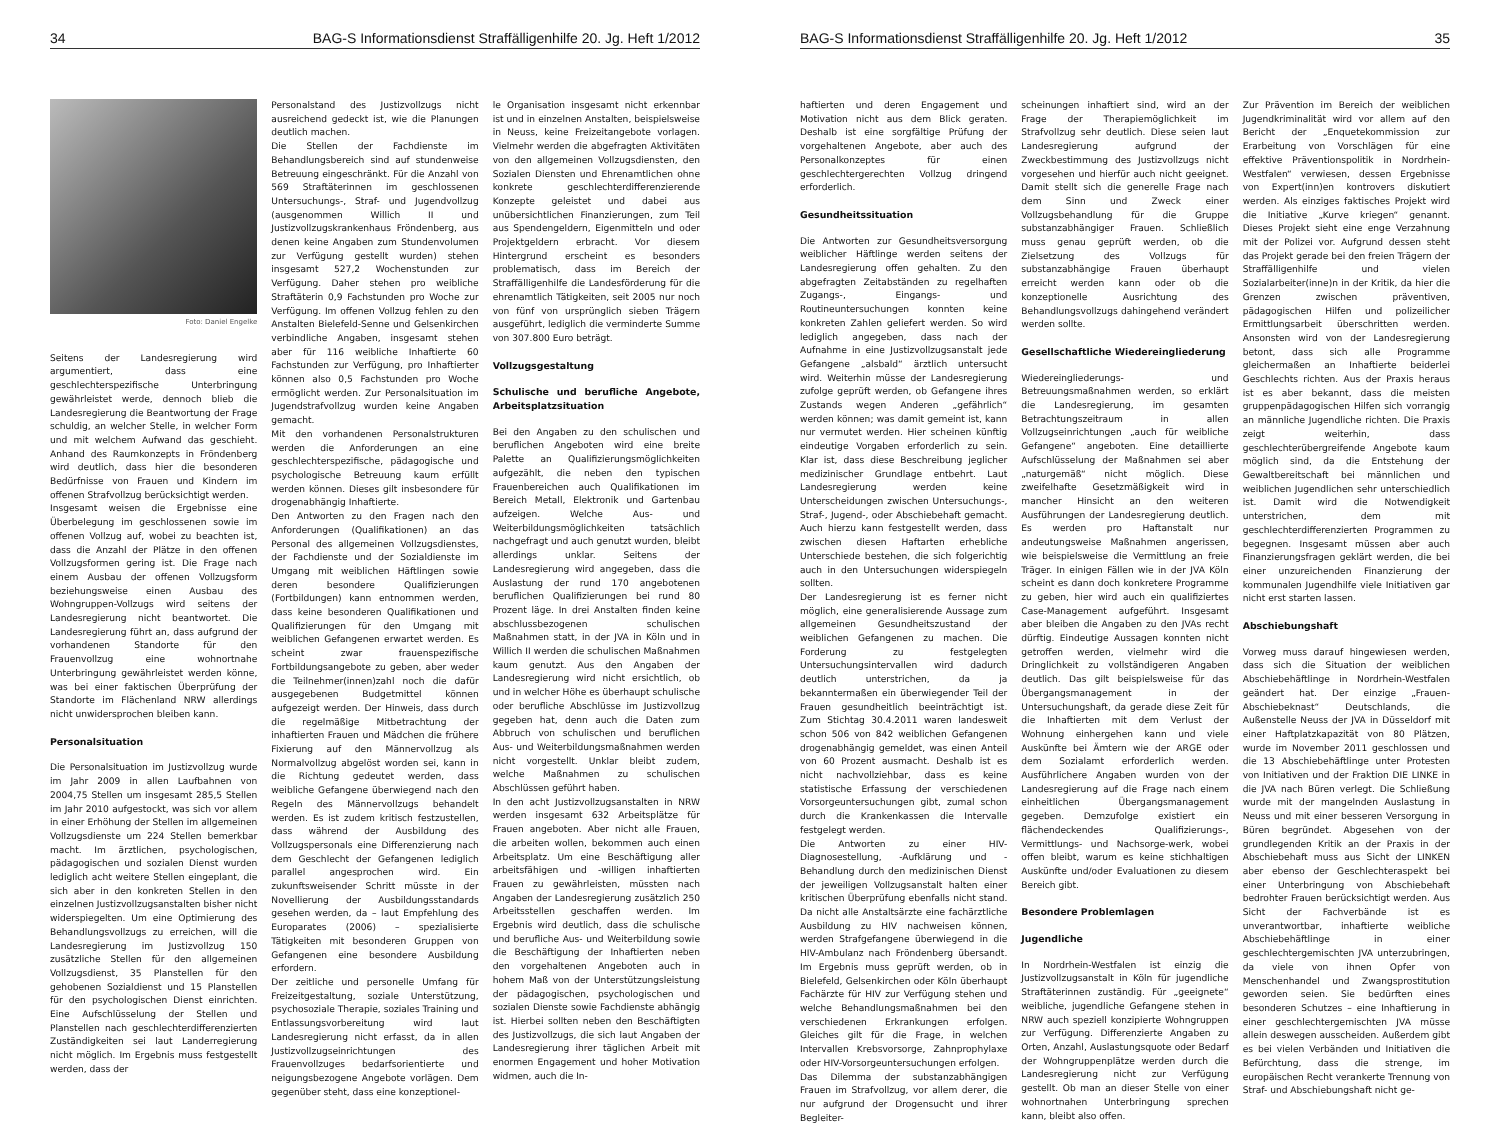34 BAG-S Informationsdienst Straffälligenhilfe 20. Jg. Heft 1/2012
Foto: Daniel Engelke
Seitens der Landesregierung wird argumentiert, dass eine geschlechterspezifische Unterbringung gewährleistet werde, dennoch blieb die Landesregierung die Beantwortung der Frage schuldig, an welcher Stelle, in welcher Form und mit welchem Aufwand das geschieht. Anhand des Raumkonzepts in Fröndenberg wird deutlich, dass hier die besonderen Bedürfnisse von Frauen und Kindern im offenen Strafvollzug berücksichtigt werden.
Insgesamt weisen die Ergebnisse eine Überbelegung im geschlossenen sowie im offenen Vollzug auf, wobei zu beachten ist, dass die Anzahl der Plätze in den offenen Vollzugsformen gering ist. Die Frage nach einem Ausbau der offenen Vollzugsform beziehungsweise einen Ausbau des Wohngruppen-Vollzugs wird seitens der Landesregierung nicht beantwortet. Die Landesregierung führt an, dass aufgrund der vorhandenen Standorte für den Frauenvollzug eine wohnortnahe Unterbringung gewährleistet werden könne, was bei einer faktischen Überprüfung der Standorte im Flächenland NRW allerdings nicht unwidersprochen bleiben kann.
Personalsituation
Die Personalsituation im Justizvollzug wurde im Jahr 2009 in allen Laufbahnen von 2004,75 Stellen um insgesamt 285,5 Stellen im Jahr 2010 aufgestockt, was sich vor allem in einer Erhöhung der Stellen im allgemeinen Vollzugsdienste um 224 Stellen bemerkbar macht. Im ärztlichen, psychologischen, pädagogischen und sozialen Dienst wurden lediglich acht weitere Stellen eingeplant, die sich aber in den konkreten Stellen in den einzelnen Justizvollzugsanstalten bisher nicht widerspiegelten. Um eine Optimierung des Behandlungsvollzugs zu erreichen, will die Landesregierung im Justizvollzug 150 zusätzliche Stellen für den allgemeinen Vollzugsdienst, 35 Planstellen für den gehobenen Sozialdienst und 15 Planstellen für den psychologischen Dienst einrichten. Eine Aufschlüsselung der Stellen und Planstellen nach geschlechterdifferenzierten Zuständigkeiten sei laut Landerregierung nicht möglich. Im Ergebnis muss festgestellt werden, dass der
Personalstand des Justizvollzugs nicht ausreichend gedeckt ist, wie die Planungen deutlich machen.
Die Stellen der Fachdienste im Behandlungsbereich sind auf stundenweise Betreuung eingeschränkt. Für die Anzahl von 569 Straftäterinnen im geschlossenen Untersuchungs-, Straf- und Jugendvollzug (ausgenommen Willich II und Justizvollzugskrankenhaus Fröndenberg, aus denen keine Angaben zum Stundenvolumen zur Verfügung gestellt wurden) stehen insgesamt 527,2 Wochenstunden zur Verfügung. Daher stehen pro weibliche Straftäterin 0,9 Fachstunden pro Woche zur Verfügung. Im offenen Vollzug fehlen zu den Anstalten Bielefeld-Senne und Gelsenkirchen verbindliche Angaben, insgesamt stehen aber für 116 weibliche Inhaftierte 60 Fachstunden zur Verfügung, pro Inhaftierter können also 0,5 Fachstunden pro Woche ermöglicht werden. Zur Personalsituation im Jugendstrafvollzug wurden keine Angaben gemacht.
Mit den vorhandenen Personalstrukturen werden die Anforderungen an eine geschlechterspezifische, pädagogische und psychologische Betreuung kaum erfüllt werden können. Dieses gilt insbesondere für drogenabhängig Inhaftierte.
Den Antworten zu den Fragen nach den Anforderungen (Qualifikationen) an das Personal des allgemeinen Vollzugsdienstes, der Fachdienste und der Sozialdienste im Umgang mit weiblichen Häftlingen sowie deren besondere Qualifizierungen (Fortbildungen) kann entnommen werden, dass keine besonderen Qualifikationen und Qualifizierungen für den Umgang mit weiblichen Gefangenen erwartet werden. Es scheint zwar frauenspezifische Fortbildungsangebote zu geben, aber weder die Teilnehmer(innen)zahl noch die dafür ausgegebenen Budgetmittel können aufgezeigt werden. Der Hinweis, dass durch die regelmäßige Mitbetrachtung der inhaftierten Frauen und Mädchen die frühere Fixierung auf den Männervollzug als Normalvollzug abgelöst worden sei, kann in die Richtung gedeutet werden, dass weibliche Gefangene überwiegend nach den Regeln des Männervollzugs behandelt werden. Es ist zudem kritisch festzustellen, dass während der Ausbildung des Vollzugspersonals eine Differenzierung nach dem Geschlecht der Gefangenen lediglich parallel angesprochen wird. Ein zukunftsweisender Schritt müsste in der Novellierung der Ausbildungsstandards gesehen werden, da – laut Empfehlung des Europarates (2006) – spezialisierte Tätigkeiten mit besonderen Gruppen von Gefangenen eine besondere Ausbildung erfordern.
Der zeitliche und personelle Umfang für Freizeitgestaltung, soziale Unterstützung, psychosoziale Therapie, soziales Training und Entlassungsvorbereitung wird laut Landesregierung nicht erfasst, da in allen Justizvollzugseinrichtungen des Frauenvollzuges bedarfsorientierte und neigungsbezogene Angebote vorlägen. Dem gegenüber steht, dass eine konzeptionel-
le Organisation insgesamt nicht erkennbar ist und in einzelnen Anstalten, beispielsweise in Neuss, keine Freizeitangebote vorlagen. Vielmehr werden die abgefragten Aktivitäten von den allgemeinen Vollzugsdiensten, den Sozialen Diensten und Ehrenamtlichen ohne konkrete geschlechterdifferenzierende Konzepte geleistet und dabei aus unübersichtlichen Finanzierungen, zum Teil aus Spendengeldern, Eigenmitteln und oder Projektgeldern erbracht. Vor diesem Hintergrund erscheint es besonders problematisch, dass im Bereich der Straffälligenhilfe die Landesförderung für die ehrenamtlich Tätigkeiten, seit 2005 nur noch von fünf von ursprünglich sieben Trägern ausgeführt, lediglich die verminderte Summe von 307.800 Euro beträgt.
Vollzugsgestaltung
Schulische und berufliche Angebote, Arbeitsplatzsituation
Bei den Angaben zu den schulischen und beruflichen Angeboten wird eine breite Palette an Qualifizierungsmöglichkeiten aufgezählt, die neben den typischen Frauenbereichen auch Qualifikationen im Bereich Metall, Elektronik und Gartenbau aufzeigen. Welche Aus- und Weiterbildungsmöglichkeiten tatsächlich nachgefragt und auch genutzt wurden, bleibt allerdings unklar. Seitens der Landesregierung wird angegeben, dass die Auslastung der rund 170 angebotenen beruflichen Qualifizierungen bei rund 80 Prozent läge. In drei Anstalten finden keine abschlussbezogenen schulischen Maßnahmen statt, in der JVA in Köln und in Willich II werden die schulischen Maßnahmen kaum genutzt. Aus den Angaben der Landesregierung wird nicht ersichtlich, ob und in welcher Höhe es überhaupt schulische oder berufliche Abschlüsse im Justizvollzug gegeben hat, denn auch die Daten zum Abbruch von schulischen und beruflichen Aus- und Weiterbildungsmaßnahmen werden nicht vorgestellt. Unklar bleibt zudem, welche Maßnahmen zu schulischen Abschlüssen geführt haben.
In den acht Justizvollzugsanstalten in NRW werden insgesamt 632 Arbeitsplätze für Frauen angeboten. Aber nicht alle Frauen, die arbeiten wollen, bekommen auch einen Arbeitsplatz. Um eine Beschäftigung aller arbeitsfähigen und -willigen inhaftierten Frauen zu gewährleisten, müssten nach Angaben der Landesregierung zusätzlich 250 Arbeitsstellen geschaffen werden. Im Ergebnis wird deutlich, dass die schulische und berufliche Aus- und Weiterbildung sowie die Beschäftigung der Inhaftierten neben den vorgehaltenen Angeboten auch in hohem Maß von der Unterstützungsleistung der pädagogischen, psychologischen und sozialen Dienste sowie Fachdienste abhängig ist. Hierbei sollten neben den Beschäftigten des Justizvollzugs, die sich laut Angaben der Landesregierung ihrer täglichen Arbeit mit enormen Engagement und hoher Motivation widmen, auch die In-
BAG-S Informationsdienst Straffälligenhilfe 20. Jg. Heft 1/2012 35
haftierten und deren Engagement und Motivation nicht aus dem Blick geraten. Deshalb ist eine sorgfältige Prüfung der vorgehaltenen Angebote, aber auch des Personalkonzeptes für einen geschlechtergerechten Vollzug dringend erforderlich.
Gesundheitssituation
Die Antworten zur Gesundheitsversorgung weiblicher Häftlinge werden seitens der Landesregierung offen gehalten. Zu den abgefragten Zeitabständen zu regelhaften Zugangs-, Eingangs- und Routineuntersuchungen konnten keine konkreten Zahlen geliefert werden. So wird lediglich angegeben, dass nach der Aufnahme in eine Justizvollzugsanstalt jede Gefangene „alsbald“ ärztlich untersucht wird. Weiterhin müsse der Landesregierung zufolge geprüft werden, ob Gefangene ihres Zustands wegen Anderen „gefährlich“ werden können; was damit gemeint ist, kann nur vermutet werden. Hier scheinen künftig eindeutige Vorgaben erforderlich zu sein. Klar ist, dass diese Beschreibung jeglicher medizinischer Grundlage entbehrt. Laut Landesregierung werden keine Unterscheidungen zwischen Untersuchungs-, Straf-, Jugend-, oder Abschiebehaft gemacht. Auch hierzu kann festgestellt werden, dass zwischen diesen Haftarten erhebliche Unterschiede bestehen, die sich folgerichtig auch in den Untersuchungen widerspiegeln sollten.
Der Landesregierung ist es ferner nicht möglich, eine generalisierende Aussage zum allgemeinen Gesundheitszustand der weiblichen Gefangenen zu machen. Die Forderung zu festgelegten Untersuchungsintervallen wird dadurch deutlich unterstrichen, da ja bekanntermaßen ein überwiegender Teil der Frauen gesundheitlich beeinträchtigt ist. Zum Stichtag 30.4.2011 waren landesweit schon 506 von 842 weiblichen Gefangenen drogenabhängig gemeldet, was einen Anteil von 60 Prozent ausmacht. Deshalb ist es nicht nachvollziehbar, dass es keine statistische Erfassung der verschiedenen Vorsorgeuntersuchungen gibt, zumal schon durch die Krankenkassen die Intervalle festgelegt werden.
Die Antworten zu einer HIV-Diagnosestellung, -Aufklärung und -Behandlung durch den medizinischen Dienst der jeweiligen Vollzugsanstalt halten einer kritischen Überprüfung ebenfalls nicht stand. Da nicht alle Anstaltsärzte eine fachärztliche Ausbildung zu HIV nachweisen können, werden Strafgefangene überwiegend in die HIV-Ambulanz nach Fröndenberg übersandt. Im Ergebnis muss geprüft werden, ob in Bielefeld, Gelsenkirchen oder Köln überhaupt Fachärzte für HIV zur Verfügung stehen und welche Behandlungsmaßnahmen bei den verschiedenen Erkrankungen erfolgen. Gleiches gilt für die Frage, in welchen Intervallen Krebsvorsorge, Zahnprophylaxe oder HIV-Vorsorgeuntersuchungen erfolgen.
Das Dilemma der substanzabhängigen Frauen im Strafvollzug, vor allem derer, die nur aufgrund der Drogensucht und ihrer Begleiter-
scheinungen inhaftiert sind, wird an der Frage der Therapiemöglichkeit im Strafvollzug sehr deutlich. Diese seien laut Landesregierung aufgrund der Zweckbestimmung des Justizvollzugs nicht vorgesehen und hierfür auch nicht geeignet. Damit stellt sich die generelle Frage nach dem Sinn und Zweck einer Vollzugsbehandlung für die Gruppe substanzabhängiger Frauen. Schließlich muss genau geprüft werden, ob die Zielsetzung des Vollzugs für substanzabhängige Frauen überhaupt erreicht werden kann oder ob die konzeptionelle Ausrichtung des Behandlungsvollzugs dahingehend verändert werden sollte.
Gesellschaftliche Wiedereingliederung
Wiedereingliederungs- und Betreuungsmaßnahmen werden, so erklärt die Landesregierung, im gesamten Betrachtungszeitraum in allen Vollzugseinrichtungen „auch für weibliche Gefangene“ angeboten. Eine detaillierte Aufschlüsselung der Maßnahmen sei aber „naturgemäß“ nicht möglich. Diese zweifelhafte Gesetzmäßigkeit wird in mancher Hinsicht an den weiteren Ausführungen der Landesregierung deutlich. Es werden pro Haftanstalt nur andeutungsweise Maßnahmen angerissen, wie beispielsweise die Vermittlung an freie Träger. In einigen Fällen wie in der JVA Köln scheint es dann doch konkretere Programme zu geben, hier wird auch ein qualifiziertes Case-Management aufgeführt. Insgesamt aber bleiben die Angaben zu den JVAs recht dürftig. Eindeutige Aussagen konnten nicht getroffen werden, vielmehr wird die Dringlichkeit zu vollständigeren Angaben deutlich. Das gilt beispielsweise für das Übergangsmanagement in der Untersuchungshaft, da gerade diese Zeit für die Inhaftierten mit dem Verlust der Wohnung einhergehen kann und viele Auskünfte bei Ämtern wie der ARGE oder dem Sozialamt erforderlich werden. Ausführlichere Angaben wurden von der Landesregierung auf die Frage nach einem einheitlichen Übergangsmanagement gegeben. Demzufolge existiert ein flächendeckendes Qualifizierungs-, Vermittlungs- und Nachsorge-werk, wobei offen bleibt, warum es keine stichhaltigen Auskünfte und/oder Evaluationen zu diesem Bereich gibt.
Besondere Problemlagen
Jugendliche
In Nordrhein-Westfalen ist einzig die Justizvollzugsanstalt in Köln für jugendliche Straftäterinnen zuständig. Für „geeignete“ weibliche, jugendliche Gefangene stehen in NRW auch speziell konzipierte Wohngruppen zur Verfügung. Differenzierte Angaben zu Orten, Anzahl, Auslastungsquote oder Bedarf der Wohngruppenplätze werden durch die Landesregierung nicht zur Verfügung gestellt. Ob man an dieser Stelle von einer wohnortnahen Unterbringung sprechen kann, bleibt also offen.
Zur Prävention im Bereich der weiblichen Jugendkriminalität wird vor allem auf den Bericht der „Enquetekommission zur Erarbeitung von Vorschlägen für eine effektive Präventionspolitik in Nordrhein-Westfalen“ verwiesen, dessen Ergebnisse von Expert(inn)en kontrovers diskutiert werden. Als einziges faktisches Projekt wird die Initiative „Kurve kriegen“ genannt. Dieses Projekt sieht eine enge Verzahnung mit der Polizei vor. Aufgrund dessen steht das Projekt gerade bei den freien Trägern der Straffälligenhilfe und vielen Sozialarbeiter(inne)n in der Kritik, da hier die Grenzen zwischen präventiven, pädagogischen Hilfen und polizeilicher Ermittlungsarbeit überschritten werden. Ansonsten wird von der Landesregierung betont, dass sich alle Programme gleichermaßen an Inhaftierte beiderlei Geschlechts richten. Aus der Praxis heraus ist es aber bekannt, dass die meisten gruppenpädagogischen Hilfen sich vorrangig an männliche Jugendliche richten. Die Praxis zeigt weiterhin, dass geschlechterübergreifende Angebote kaum möglich sind, da die Entstehung der Gewaltbereitschaft bei männlichen und weiblichen Jugendlichen sehr unterschiedlich ist. Damit wird die Notwendigkeit unterstrichen, dem mit geschlechterdifferenzierten Programmen zu begegnen. Insgesamt müssen aber auch Finanzierungsfragen geklärt werden, die bei einer unzureichenden Finanzierung der kommunalen Jugendhilfe viele Initiativen gar nicht erst starten lassen.
Abschiebungshaft
Vorweg muss darauf hingewiesen werden, dass sich die Situation der weiblichen Abschiebehäftlinge in Nordrhein-Westfalen geändert hat. Der einzige „Frauen-Abschiebeknast“ Deutschlands, die Außenstelle Neuss der JVA in Düsseldorf mit einer Haftplatzkapazität von 80 Plätzen, wurde im November 2011 geschlossen und die 13 Abschiebehäftlinge unter Protesten von Initiativen und der Fraktion DIE LINKE in die JVA nach Büren verlegt. Die Schließung wurde mit der mangelnden Auslastung in Neuss und mit einer besseren Versorgung in Büren begründet. Abgesehen von der grundlegenden Kritik an der Praxis in der Abschiebehaft muss aus Sicht der LINKEN aber ebenso der Geschlechteraspekt bei einer Unterbringung von Abschiebehaft bedrohter Frauen berücksichtigt werden. Aus Sicht der Fachverbände ist es unverantwortbar, inhaftierte weibliche Abschiebehäftlinge in einer geschlechtergemischten JVA unterzubringen, da viele von ihnen Opfer von Menschenhandel und Zwangsprostitution geworden seien. Sie bedürften eines besonderen Schutzes – eine Inhaftierung in einer geschlechtergemischten JVA müsse allein deswegen ausscheiden. Außerdem gibt es bei vielen Verbänden und Initiativen die Befürchtung, dass die strenge, im europäischen Recht verankerte Trennung von Straf- und Abschiebungshaft nicht ge-